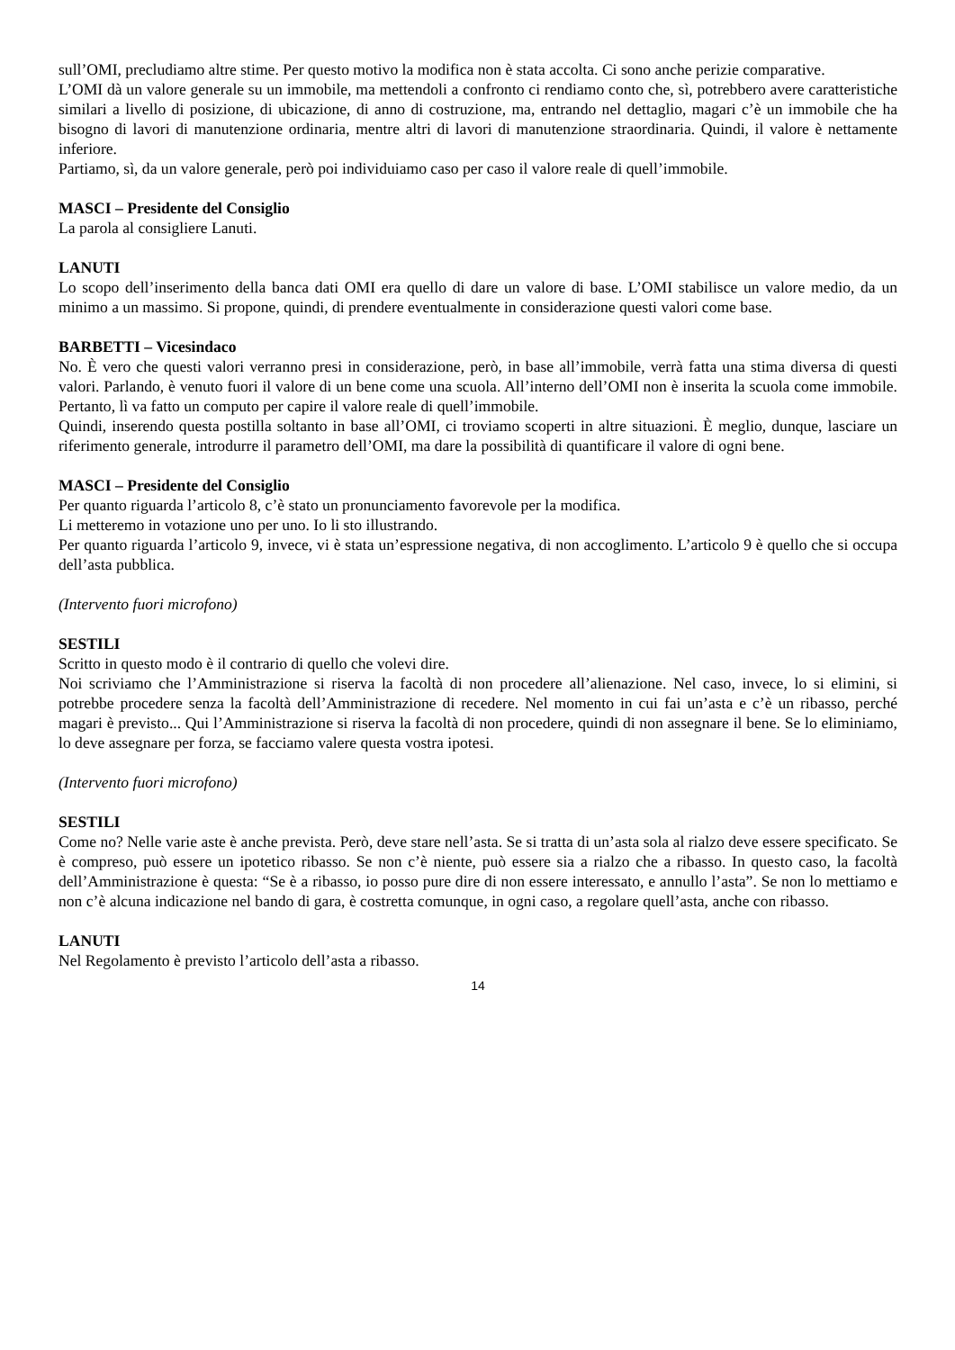sull’OMI, precludiamo altre stime. Per questo motivo la modifica non è stata accolta. Ci sono anche perizie comparative.
L’OMI dà un valore generale su un immobile, ma mettendoli a confronto ci rendiamo conto che, sì, potrebbero avere caratteristiche similari a livello di posizione, di ubicazione, di anno di costruzione, ma, entrando nel dettaglio, magari c’è un immobile che ha bisogno di lavori di manutenzione ordinaria, mentre altri di lavori di manutenzione straordinaria. Quindi, il valore è nettamente inferiore.
Partiamo, sì, da un valore generale, però poi individuiamo caso per caso il valore reale di quell’immobile.
MASCI – Presidente del Consiglio
La parola al consigliere Lanuti.
LANUTI
Lo scopo dell’inserimento della banca dati OMI era quello di dare un valore di base. L’OMI stabilisce un valore medio, da un minimo a un massimo. Si propone, quindi, di prendere eventualmente in considerazione questi valori come base.
BARBETTI – Vicesindaco
No. È vero che questi valori verranno presi in considerazione, però, in base all’immobile, verrà fatta una stima diversa di questi valori. Parlando, è venuto fuori il valore di un bene come una scuola. All’interno dell’OMI non è inserita la scuola come immobile. Pertanto, lì va fatto un computo per capire il valore reale di quell’immobile.
Quindi, inserendo questa postilla soltanto in base all’OMI, ci troviamo scoperti in altre situazioni. È meglio, dunque, lasciare un riferimento generale, introdurre il parametro dell’OMI, ma dare la possibilità di quantificare il valore di ogni bene.
MASCI – Presidente del Consiglio
Per quanto riguarda l’articolo 8, c’è stato un pronunciamento favorevole per la modifica.
Li metteremo in votazione uno per uno. Io li sto illustrando.
Per quanto riguarda l’articolo 9, invece, vi è stata un’espressione negativa, di non accoglimento. L’articolo 9 è quello che si occupa dell’asta pubblica.
(Intervento fuori microfono)
SESTILI
Scritto in questo modo è il contrario di quello che volevi dire.
Noi scriviamo che l’Amministrazione si riserva la facoltà di non procedere all’alienazione. Nel caso, invece, lo si elimini, si potrebbe procedere senza la facoltà dell’Amministrazione di recedere. Nel momento in cui fai un’asta e c’è un ribasso, perché magari è previsto... Qui l’Amministrazione si riserva la facoltà di non procedere, quindi di non assegnare il bene. Se lo eliminiamo, lo deve assegnare per forza, se facciamo valere questa vostra ipotesi.
(Intervento fuori microfono)
SESTILI
Come no? Nelle varie aste è anche prevista. Però, deve stare nell’asta. Se si tratta di un’asta sola al rialzo deve essere specificato. Se è compreso, può essere un ipotetico ribasso. Se non c’è niente, può essere sia a rialzo che a ribasso. In questo caso, la facoltà dell’Amministrazione è questa: “Se è a ribasso, io posso pure dire di non essere interessato, e annullo l’asta”. Se non lo mettiamo e non c’è alcuna indicazione nel bando di gara, è costretta comunque, in ogni caso, a regolare quell’asta, anche con ribasso.
LANUTI
Nel Regolamento è previsto l’articolo dell’asta a ribasso.
14